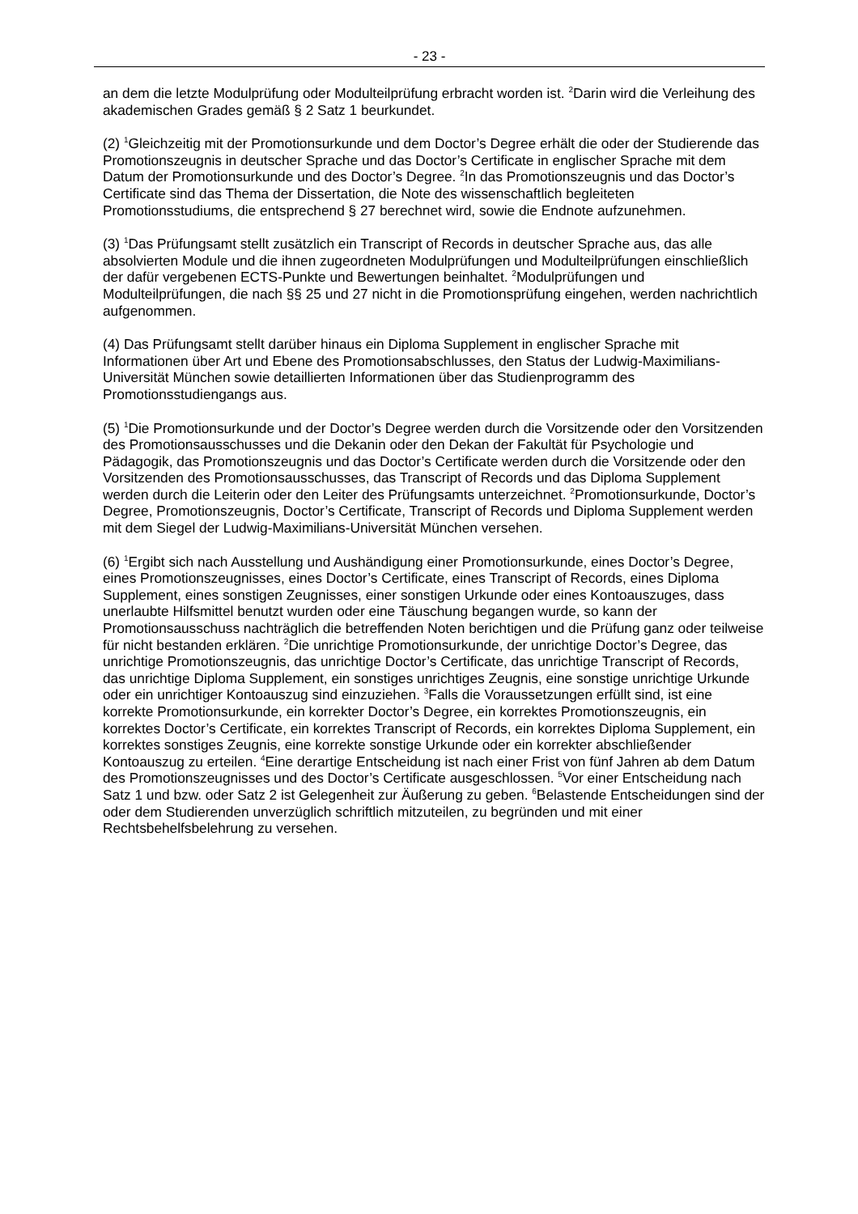- 23 -
an dem die letzte Modulprüfung oder Modulteilprüfung erbracht worden ist. <sup>2</sup>Darin wird die Verleihung des akademischen Grades gemäß § 2 Satz 1 beurkundet.
(2) <sup>1</sup>Gleichzeitig mit der Promotionsurkunde und dem Doctor’s Degree erhält die oder der Studierende das Promotionszeugnis in deutscher Sprache und das Doctor’s Certificate in englischer Sprache mit dem Datum der Promotionsurkunde und des Doctor’s Degree. <sup>2</sup>In das Promotionszeugnis und das Doctor’s Certificate sind das Thema der Dissertation, die Note des wissenschaftlich begleiteten Promotionsstudiums, die entsprechend § 27 berechnet wird, sowie die Endnote aufzunehmen.
(3) <sup>1</sup>Das Prüfungsamt stellt zusätzlich ein Transcript of Records in deutscher Sprache aus, das alle absolvierten Module und die ihnen zugeordneten Modulprüfungen und Modulteilprüfungen einschließlich der dafür vergebenen ECTS-Punkte und Bewertungen beinhaltet. <sup>2</sup>Modulprüfungen und Modulteilprüfungen, die nach §§ 25 und 27 nicht in die Promotionsprüfung eingehen, werden nachrichtlich aufgenommen.
(4) Das Prüfungsamt stellt darüber hinaus ein Diploma Supplement in englischer Sprache mit Informationen über Art und Ebene des Promotionsabschlusses, den Status der Ludwig-Maximilians-Universität München sowie detaillierten Informationen über das Studienprogramm des Promotionsstudiengangs aus.
(5) <sup>1</sup>Die Promotionsurkunde und der Doctor’s Degree werden durch die Vorsitzende oder den Vorsitzenden des Promotionsausschusses und die Dekanin oder den Dekan der Fakultät für Psychologie und Pädagogik, das Promotionszeugnis und das Doctor’s Certificate werden durch die Vorsitzende oder den Vorsitzenden des Promotionsausschusses, das Transcript of Records und das Diploma Supplement werden durch die Leiterin oder den Leiter des Prüfungsamts unterzeichnet. <sup>2</sup>Promotionsurkunde, Doctor’s Degree, Promotionszeugnis, Doctor’s Certificate, Transcript of Records und Diploma Supplement werden mit dem Siegel der Ludwig-Maximilians-Universität München versehen.
(6) <sup>1</sup>Ergibt sich nach Ausstellung und Aushändigung einer Promotionsurkunde, eines Doctor’s Degree, eines Promotionszeugnisses, eines Doctor’s Certificate, eines Transcript of Records, eines Diploma Supplement, eines sonstigen Zeugnisses, einer sonstigen Urkunde oder eines Kontoauszuges, dass unerlaubte Hilfsmittel benutzt wurden oder eine Täuschung begangen wurde, so kann der Promotionsausschuss nachträglich die betreffenden Noten berichtigen und die Prüfung ganz oder teilweise für nicht bestanden erklären. <sup>2</sup>Die unrichtige Promotionsurkunde, der unrichtige Doctor’s Degree, das unrichtige Promotionszeugnis, das unrichtige Doctor’s Certificate, das unrichtige Transcript of Records, das unrichtige Diploma Supplement, ein sonstiges unrichtiges Zeugnis, eine sonstige unrichtige Urkunde oder ein unrichtiger Kontoauszug sind einzuziehen. <sup>3</sup>Falls die Voraussetzungen erfüllt sind, ist eine korrekte Promotionsurkunde, ein korrekter Doctor’s Degree, ein korrektes Promotionszeugnis, ein korrektes Doctor’s Certificate, ein korrektes Transcript of Records, ein korrektes Diploma Supplement, ein korrektes sonstiges Zeugnis, eine korrekte sonstige Urkunde oder ein korrekter abschließender Kontoauszug zu erteilen. <sup>4</sup>Eine derartige Entscheidung ist nach einer Frist von fünf Jahren ab dem Datum des Promotionszeugnisses und des Doctor’s Certificate ausgeschlossen. <sup>5</sup>Vor einer Entscheidung nach Satz 1 und bzw. oder Satz 2 ist Gelegenheit zur Äußerung zu geben. <sup>6</sup>Belastende Entscheidungen sind der oder dem Studierenden unverzüglich schriftlich mitzuteilen, zu begründen und mit einer Rechtsbehelfsbelehrung zu versehen.